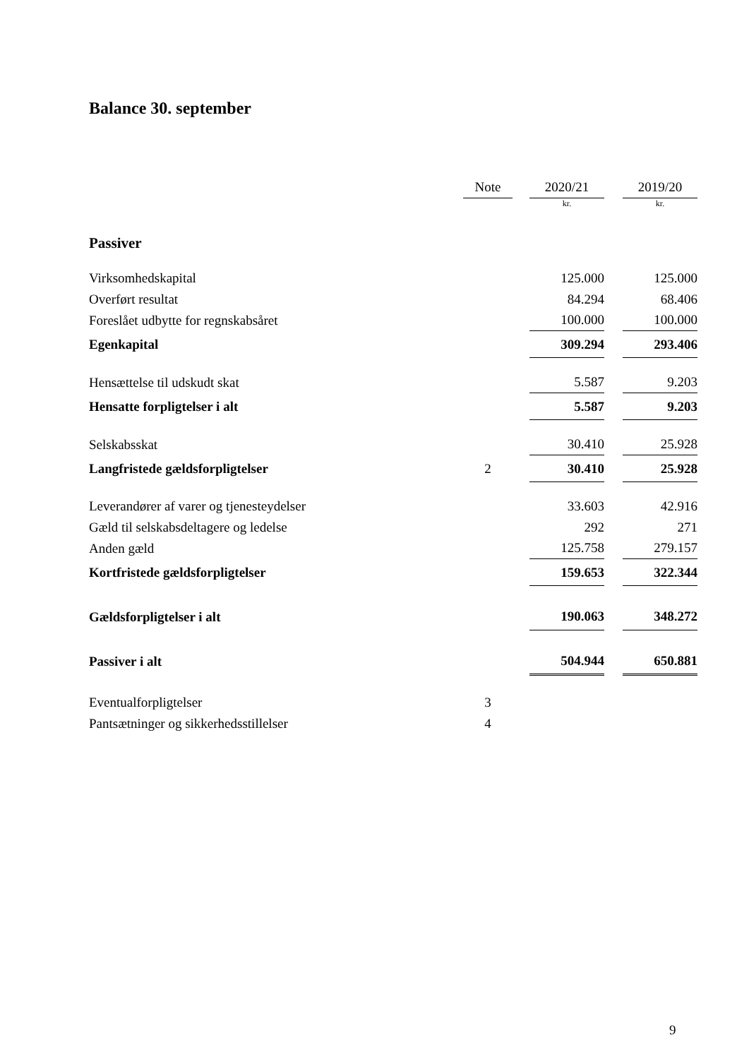Balance 30. september
| | Note | | 2020/21 | | 2019/20 |
| --- | --- | --- | --- | --- | --- |
| | | | kr. | | kr. |
| Passiver | | | | | |
| Virksomhedskapital | | | 125.000 | | 125.000 |
| Overført resultat | | | 84.294 | | 68.406 |
| Foreslået udbytte for regnskabsåret | | | 100.000 | | 100.000 |
| Egenkapital | | | 309.294 | | 293.406 |
| Hensættelse til udskudt skat | | | 5.587 | | 9.203 |
| Hensatte forpligtelser i alt | | | 5.587 | | 9.203 |
| Selskabsskat | | | 30.410 | | 25.928 |
| Langfristede gældsforpligtelser | 2 | | 30.410 | | 25.928 |
| Leverandører af varer og tjenesteydelser | | | 33.603 | | 42.916 |
| Gæld til selskabsdeltagere og ledelse | | | 292 | | 271 |
| Anden gæld | | | 125.758 | | 279.157 |
| Kortfristede gældsforpligtelser | | | 159.653 | | 322.344 |
| Gældsforpligtelser i alt | | | 190.063 | | 348.272 |
| Passiver i alt | | | 504.944 | | 650.881 |
| Eventualforpligtelser | 3 | | | | |
| Pantsætninger og sikkerhedsstillelser | 4 | | | | |
9